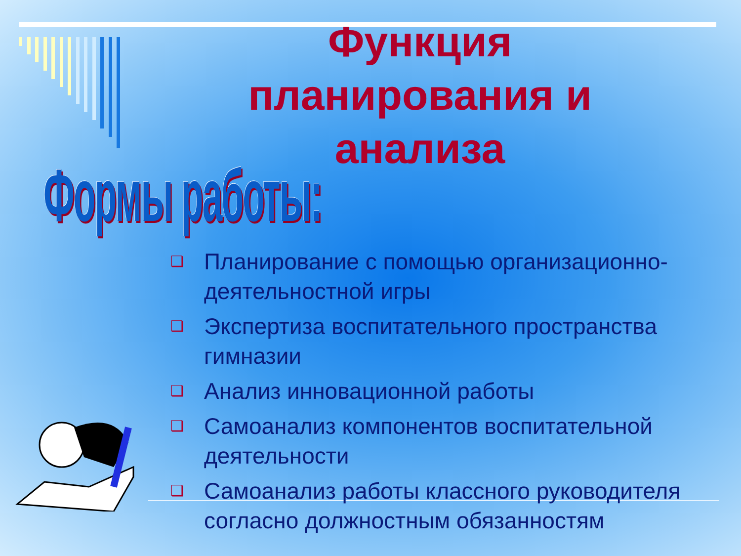Функция планирования и анализа
Формы работы:
❑ Планирование с помощью организационно-деятельностной игры
❑ Экспертиза воспитательного пространства гимназии
❑ Анализ инновационной работы
❑ Самоанализ компонентов воспитательной деятельности
❑ Самоанализ работы классного руководителя согласно должностным обязанностям